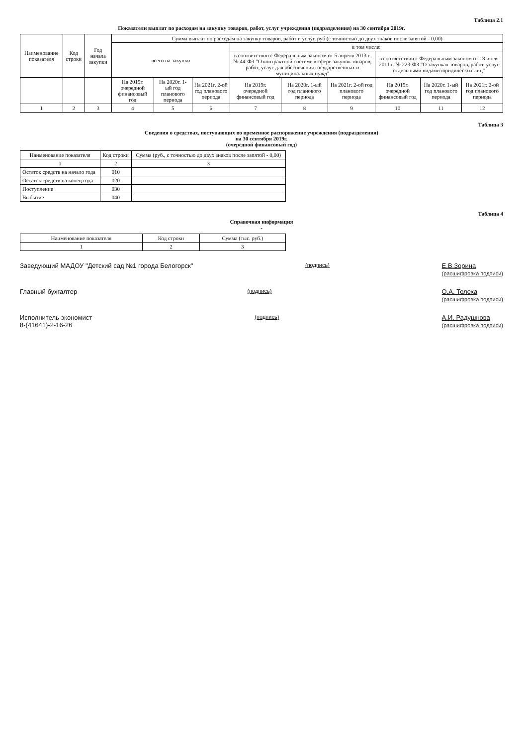Таблица 2.1
Показатели выплат по расходам на закупку товаров, работ, услуг учреждения (подразделения) на 30 сентября 2019г.
| Наименование показателя | Код строки | Год начала закупки | Сумма выплат по расходам на закупку товаров, работ и услуг, руб (с точностью до двух знаков после запятой - 0,00) | | | | | | | | |
| --- | --- | --- | --- | --- | --- | --- | --- | --- | --- | --- | --- |
| | | | всего на закупки | | | в том числе: | | | | | |
| | | | | | | в соответствии с Федеральным законом от 5 апреля 2013 г. № 44-ФЗ "О контрактной системе в сфере закупок товаров, работ, услуг для обеспечения государственных и муниципальных нужд" | | | в соответствии с Федеральным законом от 18 июля 2011 г. № 223-ФЗ "О закупках товаров, работ, услуг отдельными видами юридических лиц" | | |
| | | | На 2019г. очередной финансовый год | На 2020г. 1-ый год планового периода | На 2021г. 2-ой год планового периода | На 2019г. очередной финансовый год | На 2020г. 1-ый год планового периода | На 2021г. 2-ой год планового периода | На 2019г. очередной финансовый год | На 2020г. 1-ый год планового периода | На 2021г. 2-ой год планового периода |
| 1 | 2 | 3 | 4 | 5 | 6 | 7 | 8 | 9 | 10 | 11 | 12 |
Таблица 3
Сведения о средствах, поступающих во временное распоряжение учреждения (подразделения)
на 30 сентября 2019г.
(очередной финансовый год)
| Наименование показателя | Код строки | Сумма (руб., с точностью до двух знаков после запятой - 0,00) |
| --- | --- | --- |
| 1 | 2 | 3 |
| Остаток средств на начало года | 010 | |
| Остаток средств на конец года | 020 | |
| Поступление | 030 | |
| Выбытие | 040 | |
Таблица 4
Справочная информация
-
| Наименование показателя | Код строки | Сумма (тыс. руб.) |
| --- | --- | --- |
| 1 | 2 | 3 |
Заведующий МАДОУ "Детский сад №1 города Белогорск" (подпись) Е.В.Зорина
(расшифровка подписи)
Главный бухгалтер (подпись) О.А. Толеха
(расшифровка подписи)
Исполнитель экономист
8-(41641)-2-16-26 (подпись) А.И. Радушнова
(расшифровка подписи)